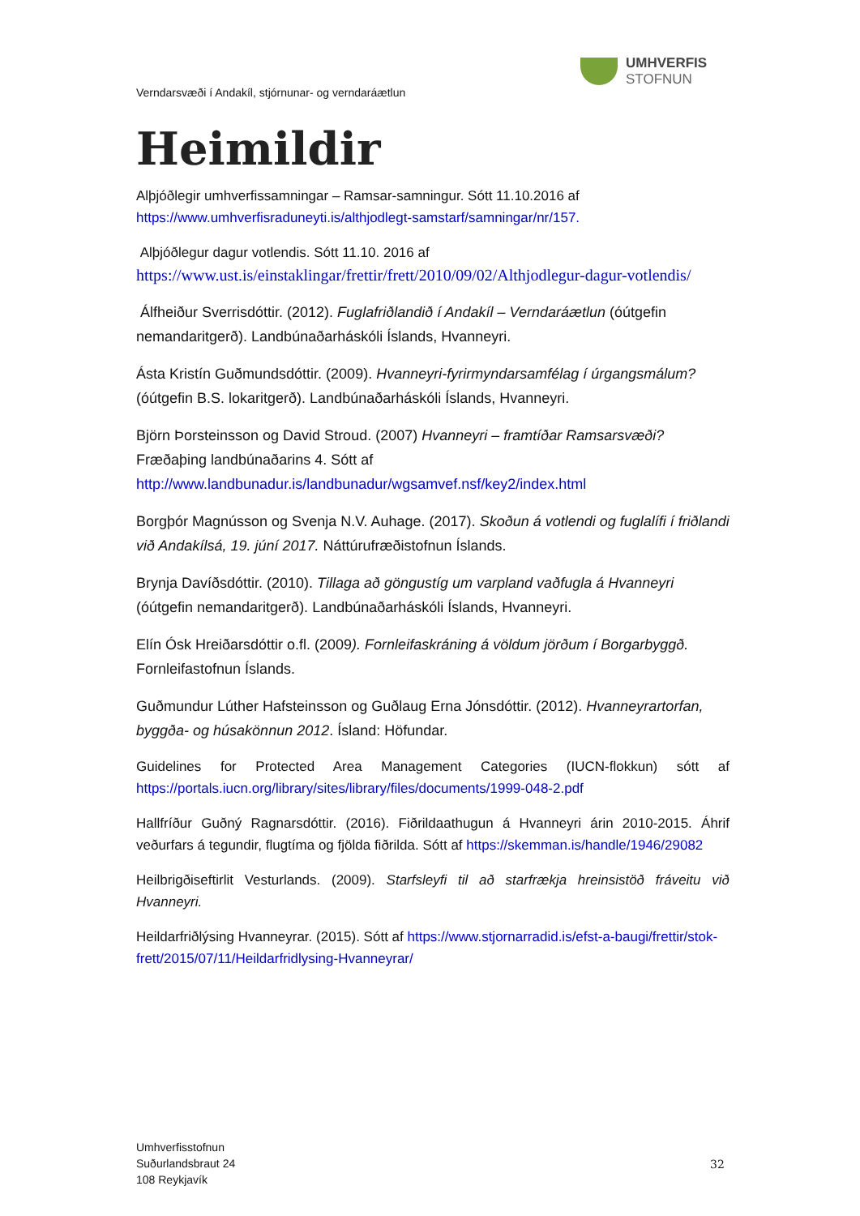UMHVERFIS
STOFNUN
Verndarsvæði í Andakíl, stjórnunar- og verndaráætlun
Heimildir
Alþjóðlegir umhverfissamningar – Ramsar-samningur. Sótt 11.10.2016 af
https://www.umhverfisraduneyti.is/althjodlegt-samstarf/samningar/nr/157.
Alþjóðlegur dagur votlendis. Sótt 11.10. 2016 af
https://www.ust.is/einstaklingar/frettir/frett/2010/09/02/Althjodlegur-dagur-votlendis/
Álfheiður Sverrisdóttir. (2012). Fuglafriðlandið í Andakíl – Verndaráætlun (óútgefin nemandaritgerð). Landbúnaðarháskóli Íslands, Hvanneyri.
Ásta Kristín Guðmundsdóttir. (2009). Hvanneyri-fyrirmyndarsamfélag í úrgangsmálum? (óútgefin B.S. lokaritgerð). Landbúnaðarháskóli Íslands, Hvanneyri.
Björn Þorsteinsson og David Stroud. (2007) Hvanneyri – framtíðar Ramsarsvæði? Fræðaþing landbúnaðarins 4. Sótt af http://www.landbunadur.is/landbunadur/wgsamvef.nsf/key2/index.html
Borgþór Magnússon og Svenja N.V. Auhage. (2017). Skoðun á votlendi og fuglalífi í friðlandi við Andakílsá, 19. júní 2017. Náttúrufræðistofnun Íslands.
Brynja Davíðsdóttir. (2010). Tillaga að göngustíg um varpland vaðfugla á Hvanneyri (óútgefin nemandaritgerð). Landbúnaðarháskóli Íslands, Hvanneyri.
Elín Ósk Hreiðarsdóttir o.fl. (2009). Fornleifaskráning á völdum jörðum í Borgarbyggð. Fornleifastofnun Íslands.
Guðmundur Lúther Hafsteinsson og Guðlaug Erna Jónsdóttir. (2012). Hvanneyrartorfan, byggða- og húsakönnun 2012. Ísland: Höfundar.
Guidelines for Protected Area Management Categories (IUCN-flokkun) sótt af https://portals.iucn.org/library/sites/library/files/documents/1999-048-2.pdf
Hallfríður Guðný Ragnarsdóttir. (2016). Fiðrildaathugun á Hvanneyri árin 2010-2015. Áhrif veðurfars á tegundir, flugtíma og fjölda fiðrilda. Sótt af https://skemman.is/handle/1946/29082
Heilbrigðiseftirlit Vesturlands. (2009). Starfsleyfi til að starfrækja hreinsistöð fráveitu við Hvanneyri.
Heildarfriðlýsing Hvanneyrar. (2015). Sótt af https://www.stjornarradid.is/efst-a-baugi/frettir/stok-frett/2015/07/11/Heildarfridlysing-Hvanneyrar/
Umhverfisstofnun
Suðurlandsbraut 24
108 Reykjavík
32